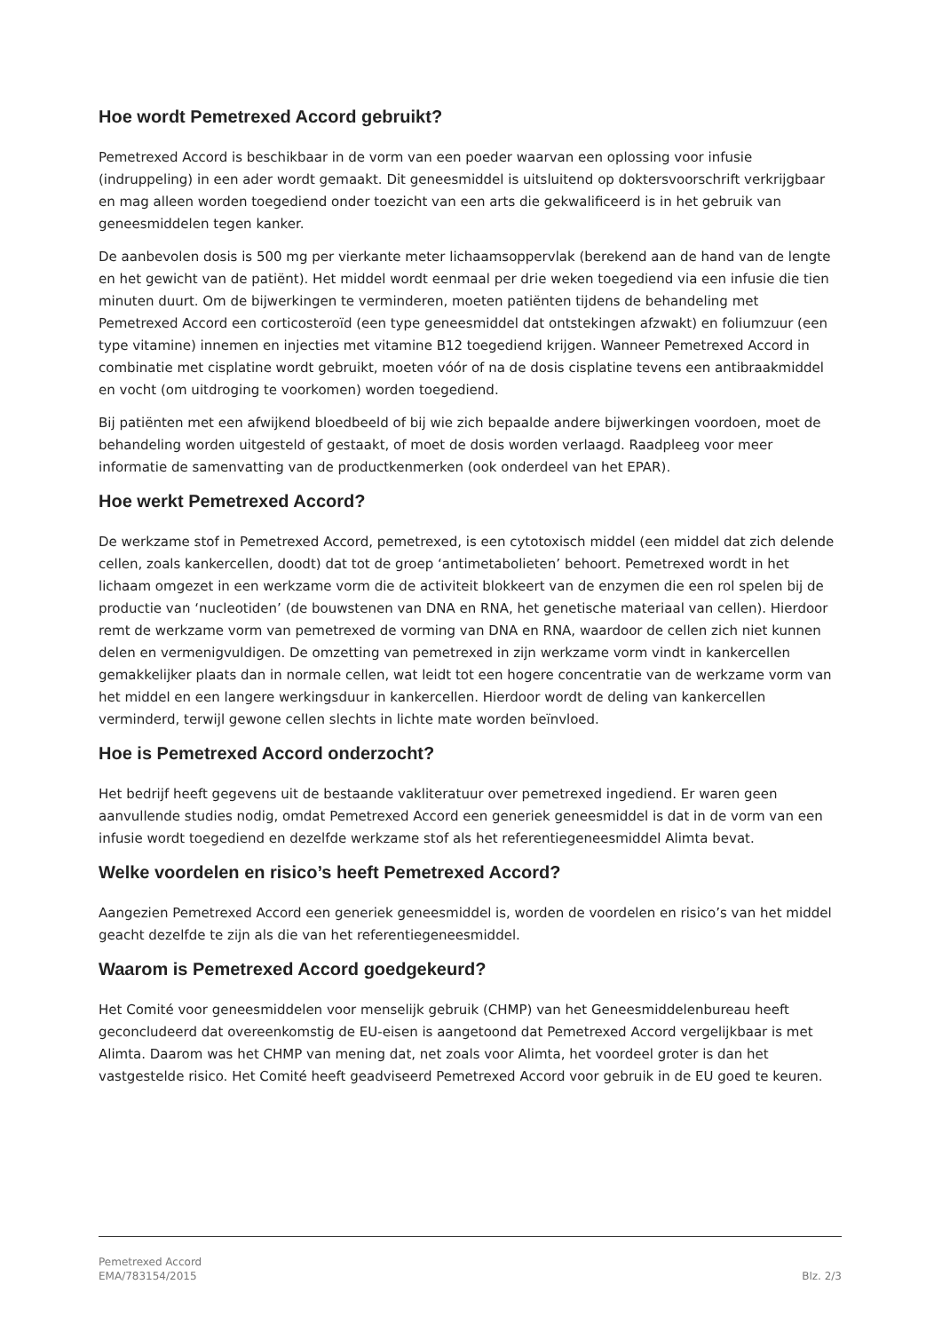Hoe wordt Pemetrexed Accord gebruikt?
Pemetrexed Accord is beschikbaar in de vorm van een poeder waarvan een oplossing voor infusie (indruppeling) in een ader wordt gemaakt. Dit geneesmiddel is uitsluitend op doktersvoorschrift verkrijgbaar en mag alleen worden toegediend onder toezicht van een arts die gekwalificeerd is in het gebruik van geneesmiddelen tegen kanker.
De aanbevolen dosis is 500 mg per vierkante meter lichaamsoppervlak (berekend aan de hand van de lengte en het gewicht van de patiënt). Het middel wordt eenmaal per drie weken toegediend via een infusie die tien minuten duurt. Om de bijwerkingen te verminderen, moeten patiënten tijdens de behandeling met Pemetrexed Accord een corticosteroïd (een type geneesmiddel dat ontstekingen afzwakt) en foliumzuur (een type vitamine) innemen en injecties met vitamine B12 toegediend krijgen. Wanneer Pemetrexed Accord in combinatie met cisplatine wordt gebruikt, moeten vóór of na de dosis cisplatine tevens een antibraakmiddel en vocht (om uitdroging te voorkomen) worden toegediend.
Bij patiënten met een afwijkend bloedbeeld of bij wie zich bepaalde andere bijwerkingen voordoen, moet de behandeling worden uitgesteld of gestaakt, of moet de dosis worden verlaagd. Raadpleeg voor meer informatie de samenvatting van de productkenmerken (ook onderdeel van het EPAR).
Hoe werkt Pemetrexed Accord?
De werkzame stof in Pemetrexed Accord, pemetrexed, is een cytotoxisch middel (een middel dat zich delende cellen, zoals kankercellen, doodt) dat tot de groep ‘antimetabolieten’ behoort. Pemetrexed wordt in het lichaam omgezet in een werkzame vorm die de activiteit blokkeert van de enzymen die een rol spelen bij de productie van ‘nucleotiden’ (de bouwstenen van DNA en RNA, het genetische materiaal van cellen). Hierdoor remt de werkzame vorm van pemetrexed de vorming van DNA en RNA, waardoor de cellen zich niet kunnen delen en vermenigvuldigen. De omzetting van pemetrexed in zijn werkzame vorm vindt in kankercellen gemakkelijker plaats dan in normale cellen, wat leidt tot een hogere concentratie van de werkzame vorm van het middel en een langere werkingsduur in kankercellen. Hierdoor wordt de deling van kankercellen verminderd, terwijl gewone cellen slechts in lichte mate worden beïnvloed.
Hoe is Pemetrexed Accord onderzocht?
Het bedrijf heeft gegevens uit de bestaande vakliteratuur over pemetrexed ingediend. Er waren geen aanvullende studies nodig, omdat Pemetrexed Accord een generiek geneesmiddel is dat in de vorm van een infusie wordt toegediend en dezelfde werkzame stof als het referentiegeneesmiddel Alimta bevat.
Welke voordelen en risico’s heeft Pemetrexed Accord?
Aangezien Pemetrexed Accord een generiek geneesmiddel is, worden de voordelen en risico’s van het middel geacht dezelfde te zijn als die van het referentiegeneesmiddel.
Waarom is Pemetrexed Accord goedgekeurd?
Het Comité voor geneesmiddelen voor menselijk gebruik (CHMP) van het Geneesmiddelenbureau heeft geconcludeerd dat overeenkomstig de EU-eisen is aangetoond dat Pemetrexed Accord vergelijkbaar is met Alimta. Daarom was het CHMP van mening dat, net zoals voor Alimta, het voordeel groter is dan het vastgestelde risico. Het Comité heeft geadviseerd Pemetrexed Accord voor gebruik in de EU goed te keuren.
Pemetrexed Accord
EMA/783154/2015
Blz. 2/3